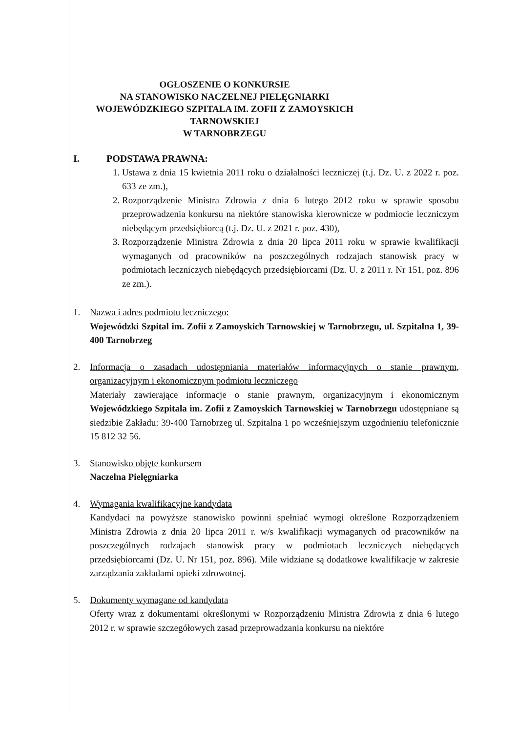OGŁOSZENIE O KONKURSIE
NA STANOWISKO NACZELNEJ PIELĘGNIARKI
WOJEWÓDZKIEGO SZPITALA IM. ZOFII Z ZAMOYSKICH TARNOWSKIEJ
W TARNOBRZEGU
I. PODSTAWA PRAWNA:
1. Ustawa z dnia 15 kwietnia 2011 roku o działalności leczniczej (t.j. Dz. U. z 2022 r. poz. 633 ze zm.),
2. Rozporządzenie Ministra Zdrowia z dnia 6 lutego 2012 roku w sprawie sposobu przeprowadzenia konkursu na niektóre stanowiska kierownicze w podmiocie leczniczym niebędącym przedsiębiorcą (t.j. Dz. U. z 2021 r. poz. 430),
3. Rozporządzenie Ministra Zdrowia z dnia 20 lipca 2011 roku w sprawie kwalifikacji wymaganych od pracowników na poszczególnych rodzajach stanowisk pracy w podmiotach leczniczych niebędących przedsiębiorcami (Dz. U. z 2011 r. Nr 151, poz. 896 ze zm.).
1. Nazwa i adres podmiotu leczniczego:
Wojewódzki Szpital im. Zofii z Zamoyskich Tarnowskiej w Tarnobrzegu, ul. Szpitalna 1, 39-400 Tarnobrzeg
2. Informacja o zasadach udostępniania materiałów informacyjnych o stanie prawnym, organizacyjnym i ekonomicznym podmiotu leczniczego
Materiały zawierające informacje o stanie prawnym, organizacyjnym i ekonomicznym Wojewódzkiego Szpitala im. Zofii z Zamoyskich Tarnowskiej w Tarnobrzegu udostępniane są siedzibie Zakładu: 39-400 Tarnobrzeg ul. Szpitalna 1 po wcześniejszym uzgodnieniu telefonicznie 15 812 32 56.
3. Stanowisko objęte konkursem
Naczelna Pielęgniarka
4. Wymagania kwalifikacyjne kandydata
Kandydaci na powyższe stanowisko powinni spełniać wymogi określone Rozporządzeniem Ministra Zdrowia z dnia 20 lipca 2011 r. w/s kwalifikacji wymaganych od pracowników na poszczególnych rodzajach stanowisk pracy w podmiotach leczniczych niebędących przedsiębiorcami (Dz. U. Nr 151, poz. 896). Mile widziane są dodatkowe kwalifikacje w zakresie zarządzania zakładami opieki zdrowotnej.
5. Dokumenty wymagane od kandydata
Oferty wraz z dokumentami określonymi w Rozporządzeniu Ministra Zdrowia z dnia 6 lutego 2012 r. w sprawie szczegółowych zasad przeprowadzania konkursu na niektóre